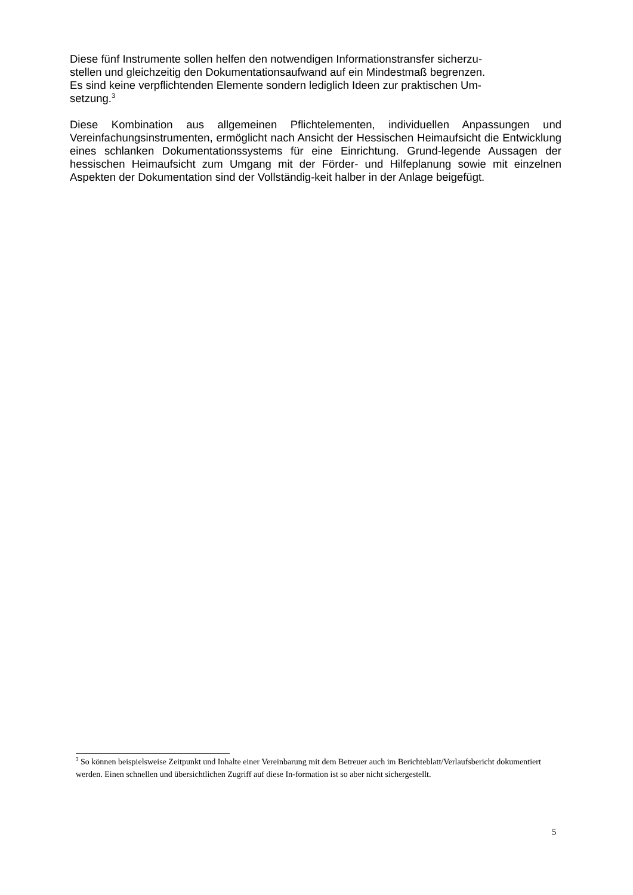Diese fünf Instrumente sollen helfen den notwendigen Informationstransfer sicherzu-
stellen und gleichzeitig den Dokumentationsaufwand auf ein Mindestmaß begrenzen.
Es sind keine verpflichtenden Elemente sondern lediglich Ideen zur praktischen Um-
setzung.<sup>3</sup>
Diese Kombination aus allgemeinen Pflichtelementen, individuellen Anpassungen und Vereinfachungsinstrumenten, ermöglicht nach Ansicht der Hessischen Heimaufsicht die Entwicklung eines schlanken Dokumentationssystems für eine Einrichtung. Grund-legende Aussagen der hessischen Heimaufsicht zum Umgang mit der Förder- und Hilfeplanung sowie mit einzelnen Aspekten der Dokumentation sind der Vollständig-keit halber in der Anlage beigefügt.
<sup>3</sup> So können beispielsweise Zeitpunkt und Inhalte einer Vereinbarung mit dem Betreuer auch im Berichteblatt/Verlaufsbericht dokumentiert werden. Einen schnellen und übersichtlichen Zugriff auf diese In-formation ist so aber nicht sichergestellt.
5